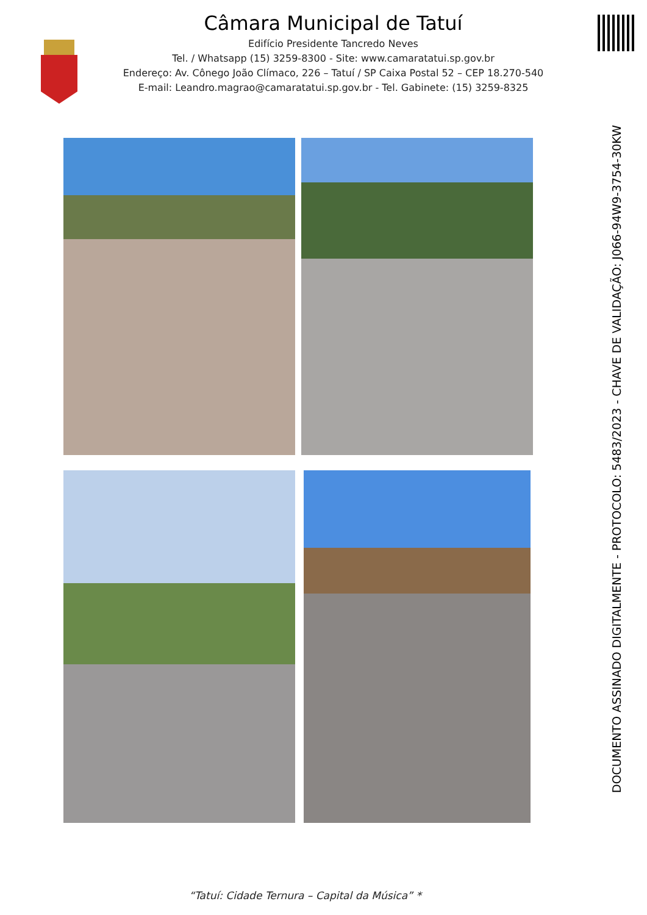Câmara Municipal de Tatuí
Edifício Presidente Tancredo Neves
Tel. / Whatsapp (15) 3259-8300 - Site: www.camaratatui.sp.gov.br
Endereço: Av. Cônego João Clímaco, 226 – Tatuí / SP Caixa Postal 52 – CEP 18.270-540
E-mail: Leandro.magrao@camaratatui.sp.gov.br - Tel. Gabinete: (15) 3259-8325
DOCUMENTO ASSINADO DIGITALMENTE - PROTOCOLO: 5483/2023 - CHAVE DE VALIDAÇÃO: J066-94W9-3754-30KW
“Tatuí: Cidade Ternura – Capital da Música” *